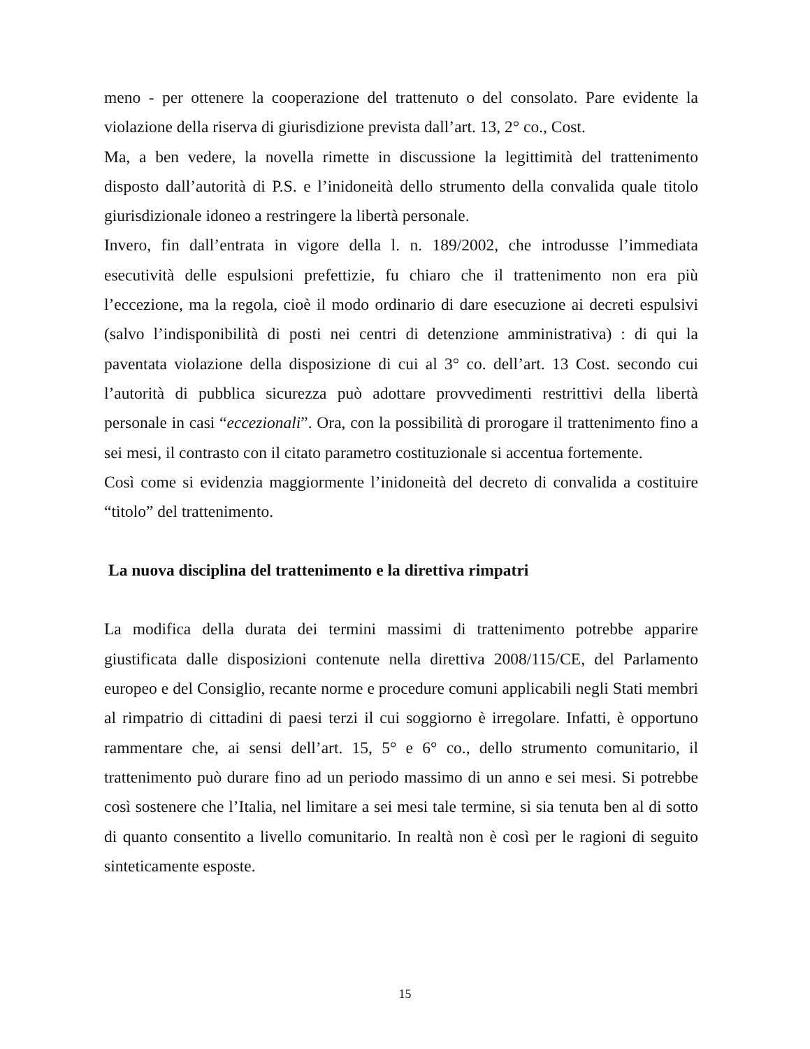meno - per ottenere la cooperazione del trattenuto o del consolato. Pare evidente la violazione della riserva di giurisdizione prevista dall’art. 13, 2° co., Cost.
Ma, a ben vedere, la novella rimette in discussione la legittimità del trattenimento disposto dall’autorità di P.S. e l’inidoneità dello strumento della convalida quale titolo giurisdizionale idoneo a restringere la libertà personale.
Invero, fin dall’entrata in vigore della l. n. 189/2002, che introdusse l’immediata esecutività delle espulsioni prefettizie, fu chiaro che il trattenimento non era più l’eccezione, ma la regola, cioè il modo ordinario di dare esecuzione ai decreti espulsivi (salvo l’indisponibilità di posti nei centri di detenzione amministrativa) : di qui la paventata violazione della disposizione di cui al 3° co. dell’art. 13 Cost. secondo cui l’autorità di pubblica sicurezza può adottare provvedimenti restrittivi della libertà personale in casi “eccezionali”. Ora, con la possibilità di prorogare il trattenimento fino a sei mesi, il contrasto con il citato parametro costituzionale si accentua fortemente.
Così come si evidenzia maggiormente l’inidoneità del decreto di convalida a costituire “titolo” del trattenimento.
La nuova disciplina del trattenimento e la direttiva rimpatri
La modifica della durata dei termini massimi di trattenimento potrebbe apparire giustificata dalle disposizioni contenute nella direttiva 2008/115/CE, del Parlamento europeo e del Consiglio, recante norme e procedure comuni applicabili negli Stati membri al rimpatrio di cittadini di paesi terzi il cui soggiorno è irregolare. Infatti, è opportuno rammentare che, ai sensi dell’art. 15, 5° e 6° co., dello strumento comunitario, il trattenimento può durare fino ad un periodo massimo di un anno e sei mesi. Si potrebbe così sostenere che l’Italia, nel limitare a sei mesi tale termine, si sia tenuta ben al di sotto di quanto consentito a livello comunitario. In realtà non è così per le ragioni di seguito sinteticamente esposte.
15